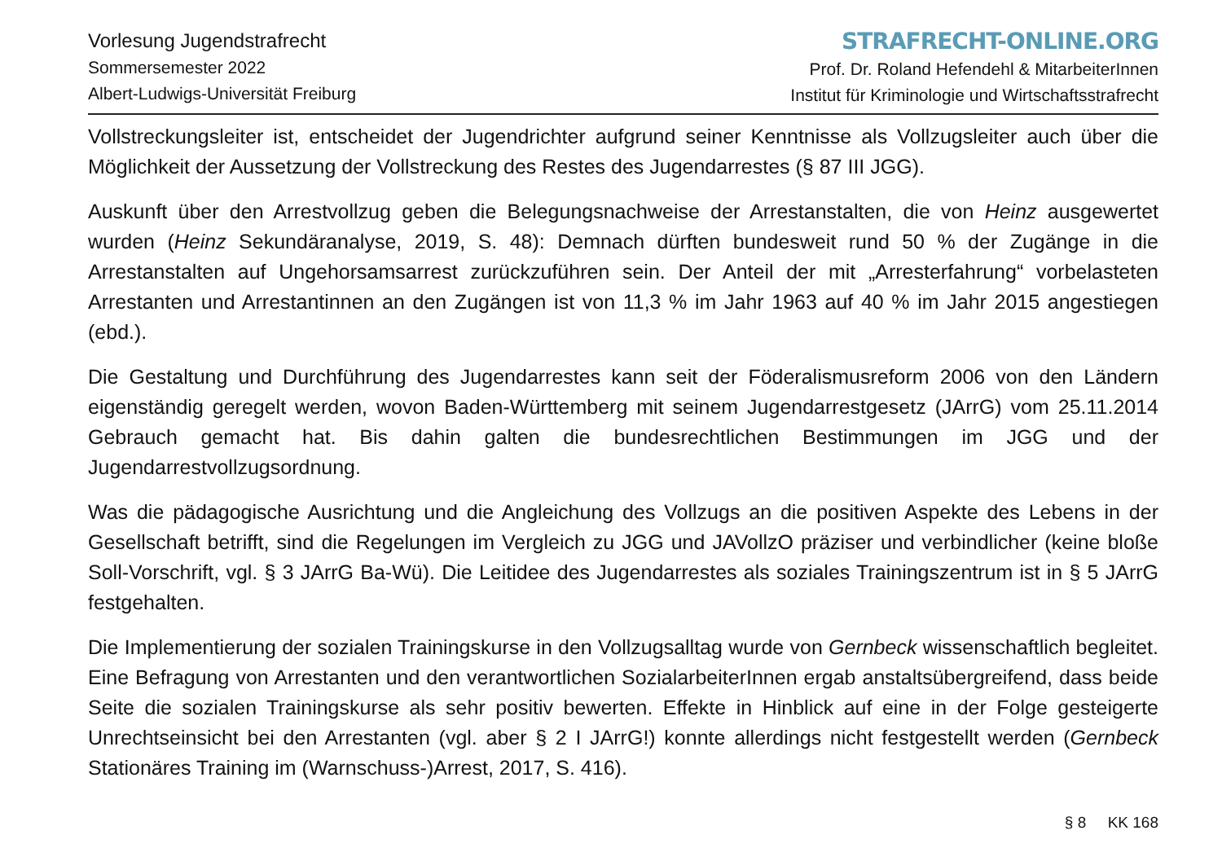Vorlesung Jugendstrafrecht
Sommersemester 2022
Albert-Ludwigs-Universität Freiburg
STRAFRECHT-ONLINE.ORG
Prof. Dr. Roland Hefendehl & MitarbeiterInnen
Institut für Kriminologie und Wirtschaftsstrafrecht
Vollstreckungsleiter ist, entscheidet der Jugendrichter aufgrund seiner Kenntnisse als Vollzugsleiter auch über die Möglichkeit der Aussetzung der Vollstreckung des Restes des Jugendarrestes (§ 87 III JGG).
Auskunft über den Arrestvollzug geben die Belegungsnachweise der Arrestanstalten, die von Heinz ausgewertet wurden (Heinz Sekundäranalyse, 2019, S. 48): Demnach dürften bundesweit rund 50 % der Zugänge in die Arrestanstalten auf Ungehorsamsarrest zurückzuführen sein. Der Anteil der mit „Arresterfahrung“ vorbelasteten Arrestanten und Arrestantinnen an den Zugängen ist von 11,3 % im Jahr 1963 auf 40 % im Jahr 2015 angestiegen (ebd.).
Die Gestaltung und Durchführung des Jugendarrestes kann seit der Föderalismusreform 2006 von den Ländern eigenständig geregelt werden, wovon Baden-Württemberg mit seinem Jugendarrestgesetz (JArrG) vom 25.11.2014 Gebrauch gemacht hat. Bis dahin galten die bundesrechtlichen Bestimmungen im JGG und der Jugendarrestvollzugsordnung.
Was die pädagogische Ausrichtung und die Angleichung des Vollzugs an die positiven Aspekte des Lebens in der Gesellschaft betrifft, sind die Regelungen im Vergleich zu JGG und JAVollzO präziser und verbindlicher (keine bloße Soll-Vorschrift, vgl. § 3 JArrG Ba-Wü). Die Leitidee des Jugendarrestes als soziales Trainingszentrum ist in § 5 JArrG festgehalten.
Die Implementierung der sozialen Trainingskurse in den Vollzugsalltag wurde von Gernbeck wissenschaftlich begleitet. Eine Befragung von Arrestanten und den verantwortlichen SozialarbeiterInnen ergab anstaltsübergreifend, dass beide Seite die sozialen Trainingskurse als sehr positiv bewerten. Effekte in Hinblick auf eine in der Folge gesteigerte Unrechtseinsicht bei den Arrestanten (vgl. aber § 2 I JArrG!) konnte allerdings nicht festgestellt werden (Gernbeck Stationäres Training im (Warnschuss-)Arrest, 2017, S. 416).
§ 8 KK 168